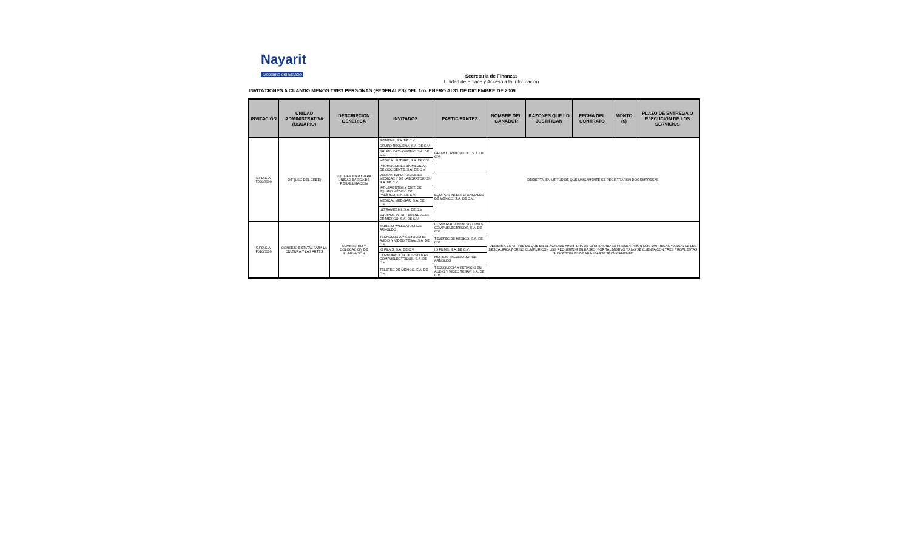Nayarit
Gobierno del Estado
Secretaria de Finanzas
Unidad de Enlace y Acceso a la Información
INVITACIONES A CUANDO MENOS TRES PERSONAS (FEDERALES) DEL 1ro. ENERO Al 31 DE DICIEMBRE DE 2009
| INVITACIÓN | UNIDAD ADMINISTRATIVA (USUARIO) | DESCRIPCION GENERICA | INVITADOS | PARTICIPANTES | NOMBRE DEL GANADOR | RAZONES QUE LO JUSTIFICAN | FECHA DEL CONTRATO | MONTO ($) | PLAZO DE ENTREGA O EJECUCIÓN DE LOS SERVICIOS |
| --- | --- | --- | --- | --- | --- | --- | --- | --- | --- |
| S.F.D.G.A. F009/2009 | DIF (USO DEL CREE) | EQUIPAMIENTO PARA UNIDAD BÁSICA DE REHABILITACIÓN | SIEMENS, S.A. DE C.V. | GRUPO ORTHOMEDIC, S.A. DE C.V. | DESIERTA, EN VIRTUD DE QUE ÚNICAMENTE SE REGISTRARON DOS EMPRESAS | | | | |
| | | | GRUPO REQUENA, S.A. DE C.V. | | | | | | |
| | | | GRUPO ORTHOMEDIC, S.A. DE C.V. | | | | | | |
| | | | MEDICAL FUTURE, S.A. DE C.V. | | | | | | |
| | | | PROMOCIONES BIOMEDICAS DE OCCIDENTE, S.A. DE C.V. | | | | | | |
| | | | VERSAN IMPORTACIONES MÉDICAS Y DE LABORATORIOS, S.A. DE C.V. | EQUIPOS INTERFERENCIALES DE MÉXICO, S.A. DE C.V. | | | | | |
| | | | IMPLEMENTOS Y DIST. DE EQUIPO MÉDICO DEL PACÍFICO, S.A. DE C.V. | | | | | | |
| | | | MEDICAL MEDIGAR, S.A. DE C.V. | | | | | | |
| | | | ULTRAMEDIXI, S.A. DE C.V. | | | | | | |
| | | | EQUIPOS INTERFERENCIALES DE MÉXICO, S.A. DE C.V. | | | | | | |
| S.F.D.G.A. F010/2009 | CONSEJO ESTATAL PARA LA CULTURA Y LAS ARTES | SUMINISTRO Y COLOCACIÓN DE ILUMINACIÓN | MOREJO VALLEJO JORGE ARNOLDO | CORPORACIÓN DE SISTEMAS COMPUELÉCTRICOS, S.A. DE C.V. | DESIERTA EN VIRTUD DE QUE EN EL ACTO DE APERTURA DE OFERTAS NO SE PRESENTARON DOS EMPRESAS Y A DOS SE LES DESCALIFICA POR NO CUMPLIR CON LOS REQUISITOS EN BASES; POR TAL MOTIVO YA NO SE CUENTA CON TRES PROPUESTAS SUSCEPTIBLES DE ANALIZARSE TÉCNICAMENTE | | | | |
| | | | TECNOLOGÍA Y SERVICIO EN AUDIO Y VIDEO TESAV, S.A. DE C.V. | TELETEC DE MÉXICO, S.A. DE C.V. | | | | | |
| | | | IO FILMS, S.A. DE C.V. | IO FILMS, S.A. DE C.V. | | | | | |
| | | | CORPORACIÓN DE SISTEMAS COMPUELÉCTRICOS, S.A. DE C.V. | MOREJO VALLEJO JORGE ARNOLDO | | | | | |
| | | | TELETEC DE MÉXICO, S.A. DE C.V. | TECNOLOGÍA Y SERVICIO EN AUDIO Y VIDEO TESAV, S.A. DE C.V. | | | | | |